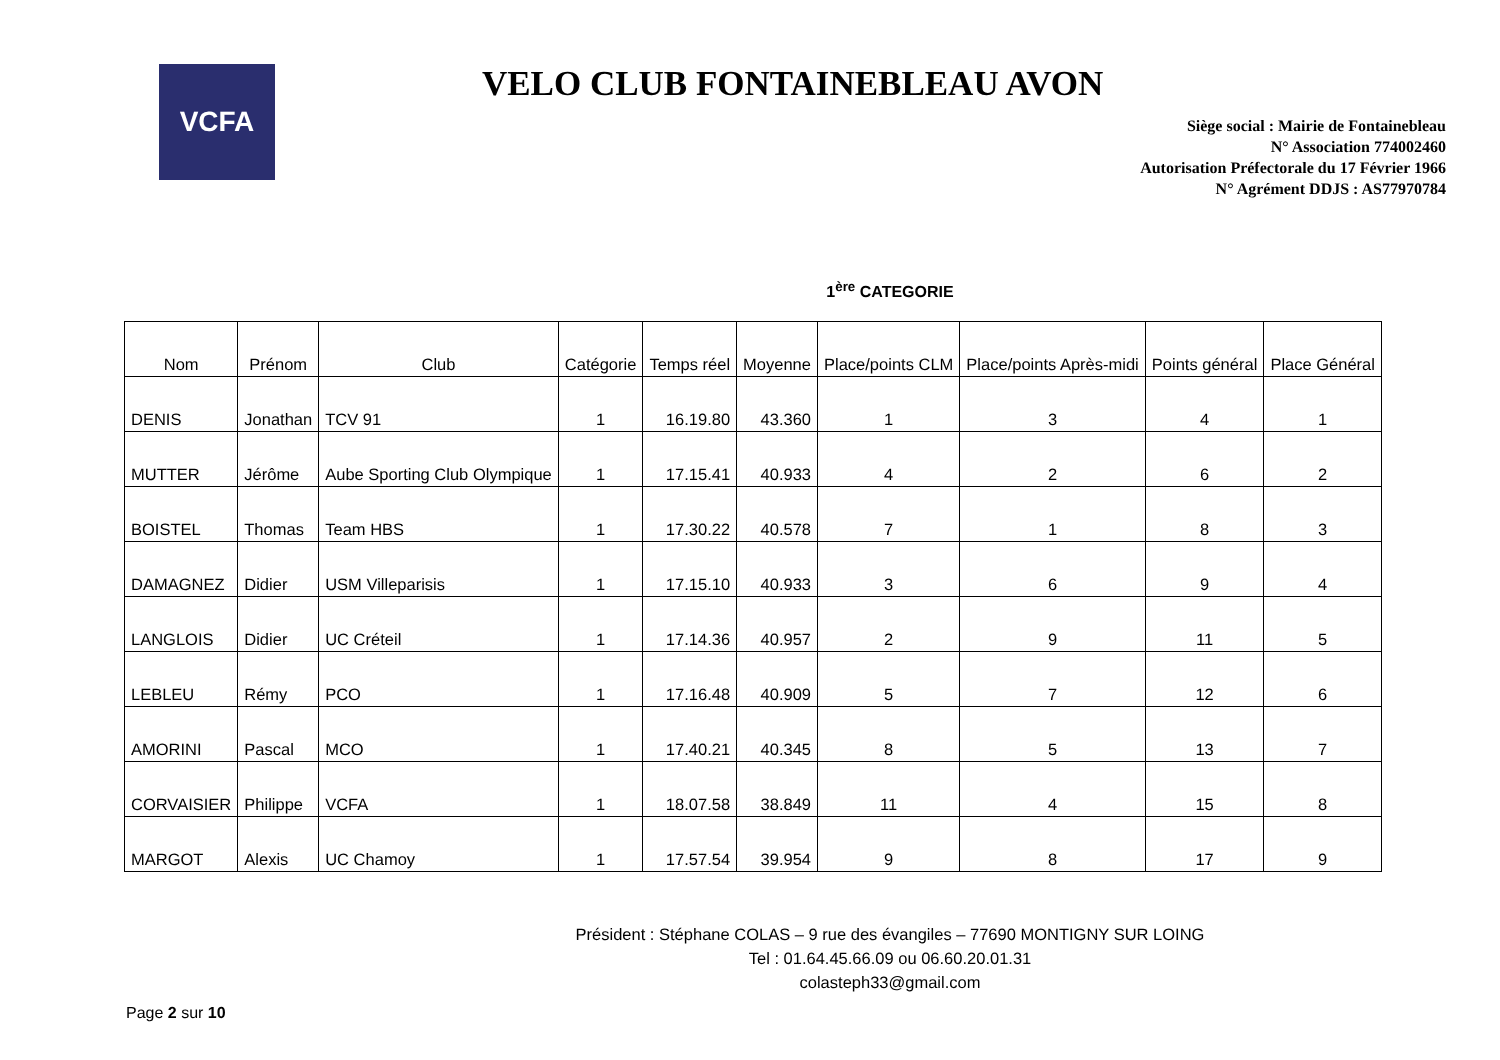VCFA
VELO CLUB FONTAINEBLEAU AVON
Siège social : Mairie de Fontainebleau
N° Association 774002460
Autorisation Préfectorale du 17 Février 1966
N° Agrément DDJS : AS77970784
1<sup>ère</sup> CATEGORIE
| Nom | Prénom | Club | Catégorie | Temps réel | Moyenne | Place/points CLM | Place/points Après-midi | Points général | Place Général |
| --- | --- | --- | --- | --- | --- | --- | --- | --- | --- |
| DENIS | Jonathan | TCV 91 | 1 | 16.19.80 | 43.360 | 1 | 3 | 4 | 1 |
| MUTTER | Jérôme | Aube Sporting Club Olympique | 1 | 17.15.41 | 40.933 | 4 | 2 | 6 | 2 |
| BOISTEL | Thomas | Team HBS | 1 | 17.30.22 | 40.578 | 7 | 1 | 8 | 3 |
| DAMAGNEZ | Didier | USM Villeparisis | 1 | 17.15.10 | 40.933 | 3 | 6 | 9 | 4 |
| LANGLOIS | Didier | UC Créteil | 1 | 17.14.36 | 40.957 | 2 | 9 | 11 | 5 |
| LEBLEU | Rémy | PCO | 1 | 17.16.48 | 40.909 | 5 | 7 | 12 | 6 |
| AMORINI | Pascal | MCO | 1 | 17.40.21 | 40.345 | 8 | 5 | 13 | 7 |
| CORVAISIER | Philippe | VCFA | 1 | 18.07.58 | 38.849 | 11 | 4 | 15 | 8 |
| MARGOT | Alexis | UC Chamoy | 1 | 17.57.54 | 39.954 | 9 | 8 | 17 | 9 |
Président : Stéphane COLAS – 9 rue des évangiles – 77690 MONTIGNY SUR LOING
Tel : 01.64.45.66.09 ou 06.60.20.01.31
colasteph33@gmail.com
Page 2 sur 10